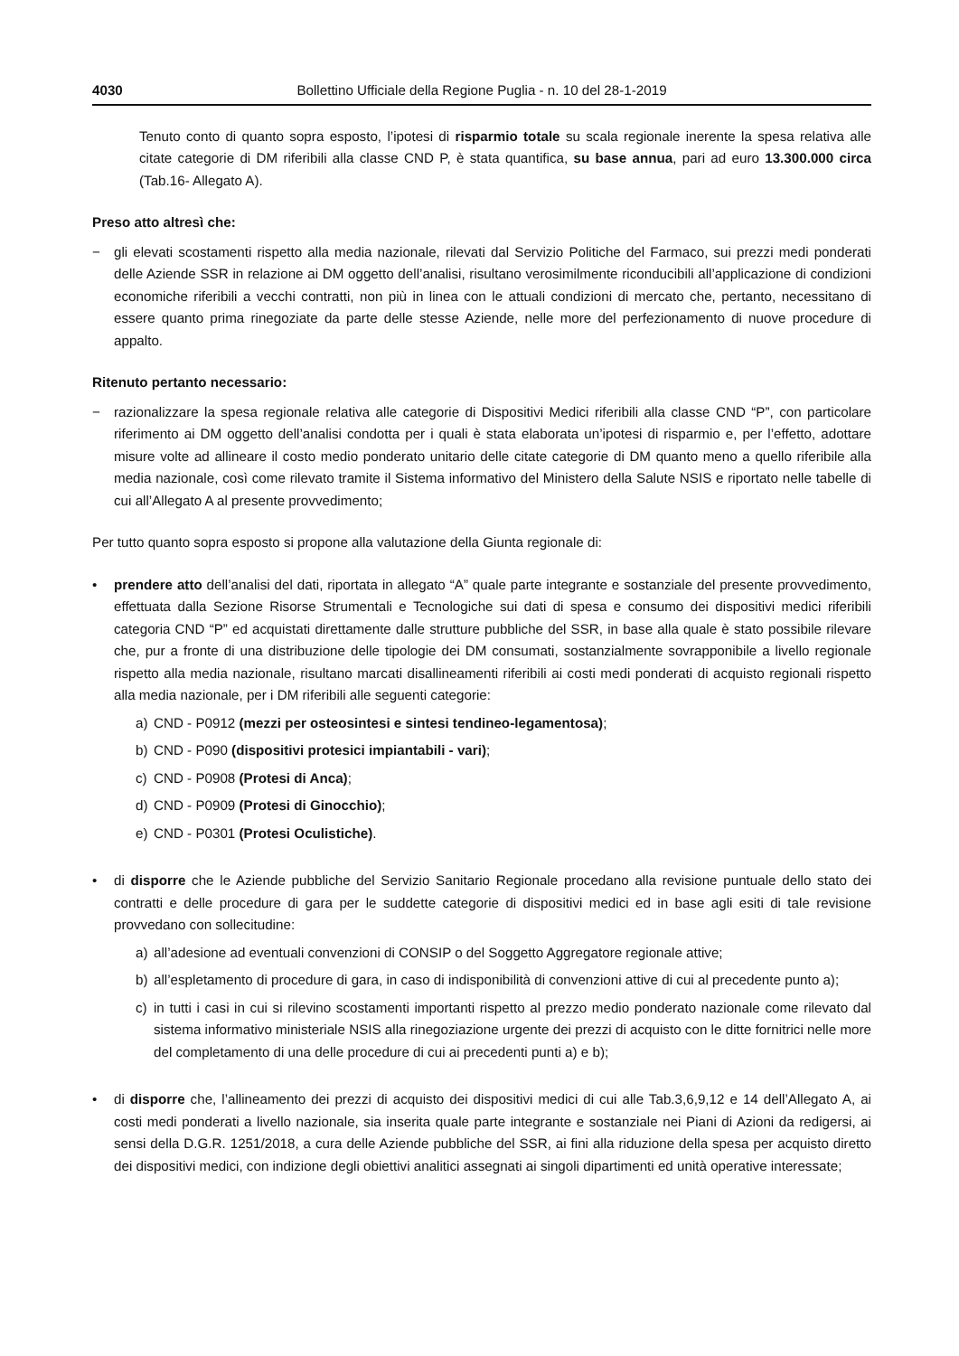4030 Bollettino Ufficiale della Regione Puglia - n. 10 del 28-1-2019
Tenuto conto di quanto sopra esposto, l’ipotesi di risparmio totale su scala regionale inerente la spesa relativa alle citate categorie di DM riferibili alla classe CND P, è stata quantifica, su base annua, pari ad euro 13.300.000 circa (Tab.16- Allegato A).
Preso atto altresì che:
− gli elevati scostamenti rispetto alla media nazionale, rilevati dal Servizio Politiche del Farmaco, sui prezzi medi ponderati delle Aziende SSR in relazione ai DM oggetto dell’analisi, risultano verosimilmente riconducibili all’applicazione di condizioni economiche riferibili a vecchi contratti, non più in linea con le attuali condizioni di mercato che, pertanto, necessitano di essere quanto prima rinegoziate da parte delle stesse Aziende, nelle more del perfezionamento di nuove procedure di appalto.
Ritenuto pertanto necessario:
− razionalizzare la spesa regionale relativa alle categorie di Dispositivi Medici riferibili alla classe CND “P”, con particolare riferimento ai DM oggetto dell’analisi condotta per i quali è stata elaborata un’ipotesi di risparmio e, per l’effetto, adottare misure volte ad allineare il costo medio ponderato unitario delle citate categorie di DM quanto meno a quello riferibile alla media nazionale, così come rilevato tramite il Sistema informativo del Ministero della Salute NSIS e riportato nelle tabelle di cui all’Allegato A al presente provvedimento;
Per tutto quanto sopra esposto si propone alla valutazione della Giunta regionale di:
• prendere atto dell’analisi del dati, riportata in allegato “A” quale parte integrante e sostanziale del presente provvedimento, effettuata dalla Sezione Risorse Strumentali e Tecnologiche sui dati di spesa e consumo dei dispositivi medici riferibili categoria CND “P” ed acquistati direttamente dalle strutture pubbliche del SSR, in base alla quale è stato possibile rilevare che, pur a fronte di una distribuzione delle tipologie dei DM consumati, sostanzialmente sovrapponibile a livello regionale rispetto alla media nazionale, risultano marcati disallineamenti riferibili ai costi medi ponderati di acquisto regionali rispetto alla media nazionale, per i DM riferibili alle seguenti categorie:
a) CND - P0912 (mezzi per osteosintesi e sintesi tendineo-legamentosa);
b) CND - P090 (dispositivi protesici impiantabili - vari);
c) CND - P0908 (Protesi di Anca);
d) CND - P0909 (Protesi di Ginocchio);
e) CND - P0301 (Protesi Oculistiche).
• di disporre che le Aziende pubbliche del Servizio Sanitario Regionale procedano alla revisione puntuale dello stato dei contratti e delle procedure di gara per le suddette categorie di dispositivi medici ed in base agli esiti di tale revisione provvedano con sollecitudine:
a) all’adesione ad eventuali convenzioni di CONSIP o del Soggetto Aggregatore regionale attive;
b) all’espletamento di procedure di gara, in caso di indisponibilità di convenzioni attive di cui al precedente punto a);
c) in tutti i casi in cui si rilevino scostamenti importanti rispetto al prezzo medio ponderato nazionale come rilevato dal sistema informativo ministeriale NSIS alla rinegoziazione urgente dei prezzi di acquisto con le ditte fornitrici nelle more del completamento di una delle procedure di cui ai precedenti punti a) e b);
• di disporre che, l’allineamento dei prezzi di acquisto dei dispositivi medici di cui alle Tab.3,6,9,12 e 14 dell’Allegato A, ai costi medi ponderati a livello nazionale, sia inserita quale parte integrante e sostanziale nei Piani di Azioni da redigersi, ai sensi della D.G.R. 1251/2018, a cura delle Aziende pubbliche del SSR, ai fini alla riduzione della spesa per acquisto diretto dei dispositivi medici, con indizione degli obiettivi analitici assegnati ai singoli dipartimenti ed unità operative interessate;